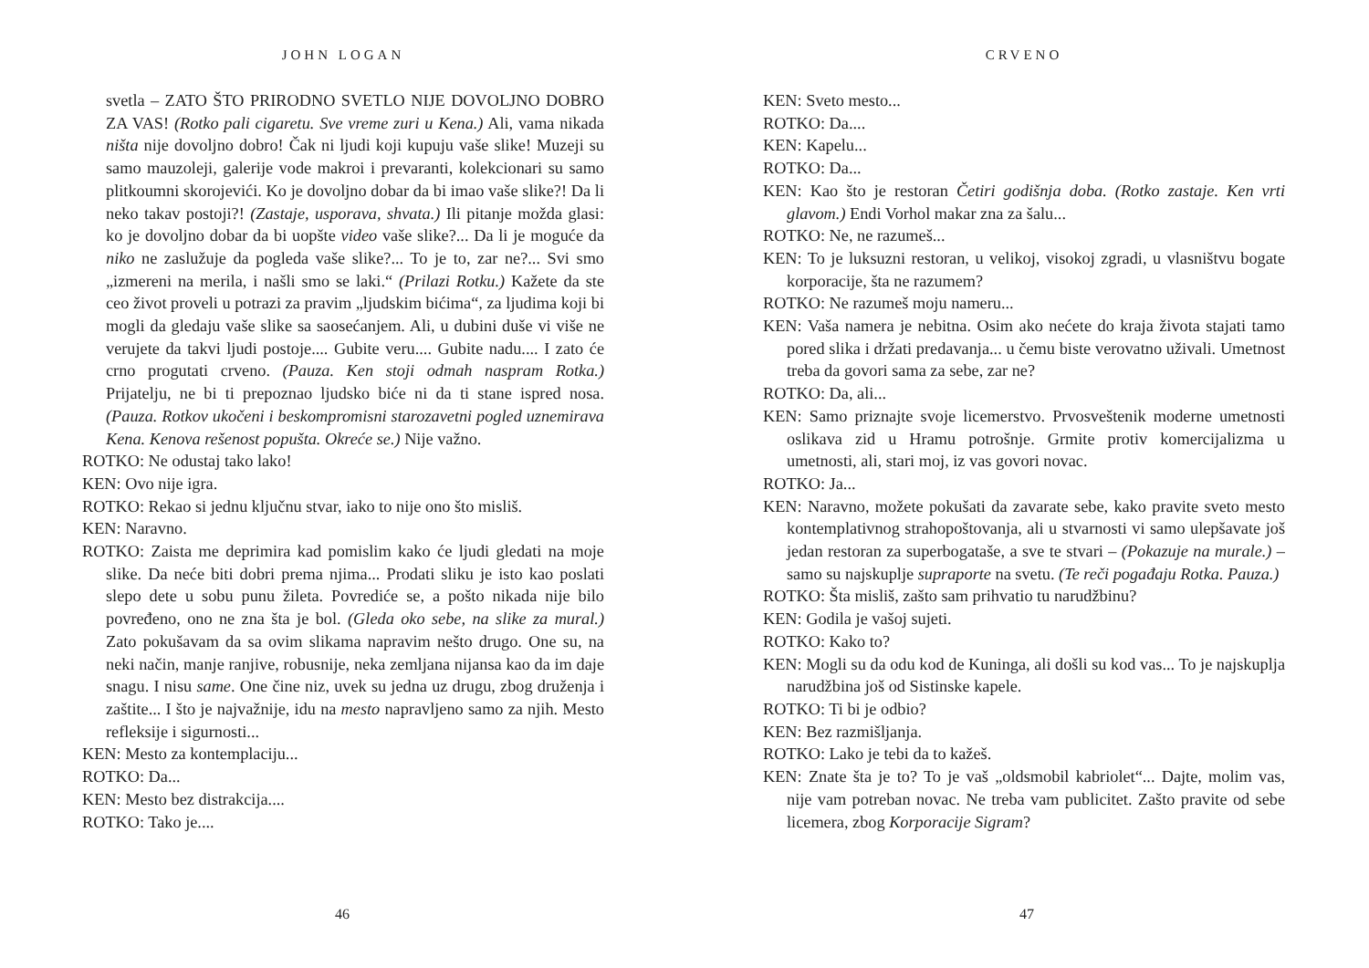JOHN LOGAN
svetla – ZATO ŠTO PRIRODNO SVETLO NIJE DOVOLJNO DOBRO ZA VAS! (Rotko pali cigaretu. Sve vreme zuri u Kena.) Ali, vama nikada ništa nije dovoljno dobro! Čak ni ljudi koji kupuju vaše slike! Muzeji su samo mauzoleji, galerije vode makroi i prevaranti, kolekcionari su samo plitkoumni skorojevići. Ko je dovoljno dobar da bi imao vaše slike?! Da li neko takav postoji?! (Zastaje, usporava, shvata.) Ili pitanje možda glasi: ko je dovoljno dobar da bi uopšte video vaše slike?... Da li je moguće da niko ne zaslužuje da pogleda vaše slike?... To je to, zar ne?... Svi smo „izmereni na merila, i našli smo se laki.“ (Prilazi Rotku.) Kažete da ste ceo život proveli u potrazi za pravim „ljudskim bićima“, za ljudima koji bi mogli da gledaju vaše slike sa saosećanjem. Ali, u dubini duše vi više ne verujete da takvi ljudi postoje.... Gubite veru.... Gubite nadu.... I zato će crno progutati crveno. (Pauza. Ken stoji odmah naspram Rotka.) Prijatelju, ne bi ti prepoznao ljudsko biće ni da ti stane ispred nosa. (Pauza. Rotkov ukočeni i beskompromisni starozavetni pogled uznemirava Kena. Kenova rešenost popušta. Okreće se.) Nije važno.
ROTKO: Ne odustaj tako lako!
KEN: Ovo nije igra.
ROTKO: Rekao si jednu ključnu stvar, iako to nije ono što misliš.
KEN: Naravno.
ROTKO: Zaista me deprimira kad pomislim kako će ljudi gledati na moje slike. Da neće biti dobri prema njima... Prodati sliku je isto kao poslati slepo dete u sobu punu žileta. Povrediće se, a pošto nikada nije bilo povređeno, ono ne zna šta je bol. (Gleda oko sebe, na slike za mural.) Zato pokušavam da sa ovim slikama napravim nešto drugo. One su, na neki način, manje ranjive, robusnije, neka zemljana nijansa kao da im daje snagu. I nisu same. One čine niz, uvek su jedna uz drugu, zbog druženja i zaštite... I što je najvažnije, idu na mesto napravljeno samo za njih. Mesto refleksije i sigurnosti...
KEN: Mesto za kontemplaciju...
ROTKO: Da...
KEN: Mesto bez distrakcija....
ROTKO: Tako je....
46
CRVENO
KEN: Sveto mesto...
ROTKO: Da....
KEN: Kapelu...
ROTKO: Da...
KEN: Kao što je restoran Četiri godišnja doba. (Rotko zastaje. Ken vrti glavom.) Endi Vorhol makar zna za šalu...
ROTKO: Ne, ne razumeš...
KEN: To je luksuzni restoran, u velikoj, visokoj zgradi, u vlasništvu bogate korporacije, šta ne razumem?
ROTKO: Ne razumeš moju nameru...
KEN: Vaša namera je nebitna. Osim ako nećete do kraja života stajati tamo pored slika i držati predavanja... u čemu biste verovatno uživali. Umetnost treba da govori sama za sebe, zar ne?
ROTKO: Da, ali...
KEN: Samo priznajte svoje licemerstvo. Prvosveštenik moderne umetnosti oslikava zid u Hramu potrošnje. Grmite protiv komercijalizma u umetnosti, ali, stari moj, iz vas govori novac.
ROTKO: Ja...
KEN: Naravno, možete pokušati da zavarate sebe, kako pravite sveto mesto kontemplativnog strahopoštovanja, ali u stvarnosti vi samo ulepšavate još jedan restoran za superbogataše, a sve te stvari – (Pokazuje na murale.) – samo su najskuplje supraporte na svetu. (Te reči pogađaju Rotka. Pauza.)
ROTKO: Šta misliš, zašto sam prihvatio tu narudžbinu?
KEN: Godila je vašoj sujeti.
ROTKO: Kako to?
KEN: Mogli su da odu kod de Kuninga, ali došli su kod vas... To je najskuplja narudžbina još od Sistinske kapele.
ROTKO: Ti bi je odbio?
KEN: Bez razmišljanja.
ROTKO: Lako je tebi da to kažeš.
KEN: Znate šta je to? To je vaš „oldsmobil kabriolet“... Dajte, molim vas, nije vam potreban novac. Ne treba vam publicitet. Zašto pravite od sebe licemera, zbog Korporacije Sigram?
47